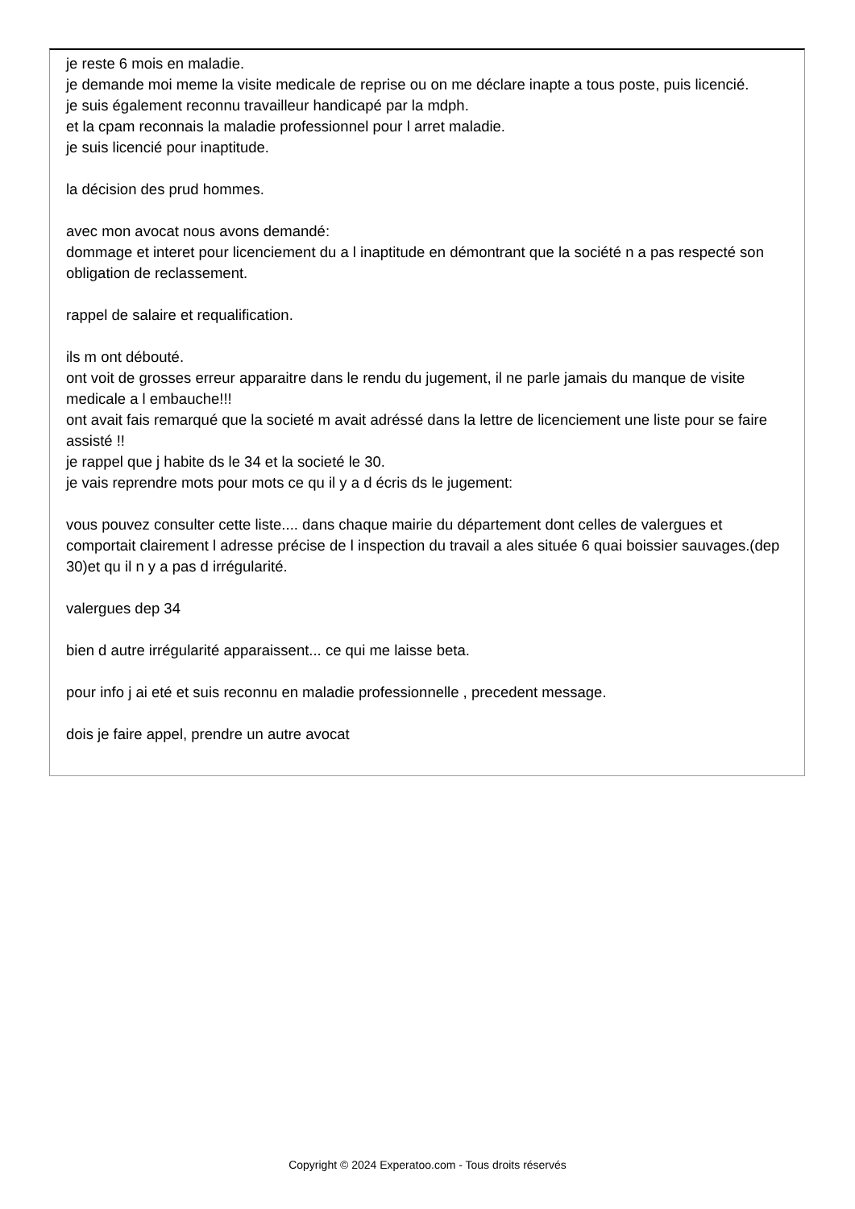je reste 6 mois en maladie.
je demande moi meme la visite medicale de reprise ou on me déclare inapte a tous poste, puis licencié.
je suis également reconnu travailleur handicapé par la mdph.
et la cpam reconnais la maladie professionnel pour l arret maladie.
je suis licencié pour inaptitude.
la décision des prud hommes.
avec mon avocat nous avons demandé:
dommage et interet pour licenciement du a l inaptitude en démontrant que la société n a pas respecté son obligation de reclassement.
rappel de salaire et requalification.
ils m ont débouté.
ont voit de grosses erreur apparaitre dans le rendu du jugement, il ne parle jamais du manque de visite medicale a l embauche!!!
ont avait fais remarqué que la societé m avait adréssé dans la lettre de licenciement une liste pour se faire assisté !!
je rappel que j habite ds le 34 et la societé le 30.
je vais reprendre mots pour mots ce qu il y a d écris ds le jugement:
vous pouvez consulter cette liste.... dans chaque mairie du département dont celles de valergues et comportait clairement l adresse précise de l inspection du travail a ales située 6 quai boissier sauvages.(dep 30)et qu il n y a pas d irrégularité.
valergues dep 34
bien d autre irrégularité apparaissent... ce qui me laisse beta.
pour info j ai eté et suis reconnu en maladie professionnelle , precedent message.
dois je faire appel, prendre un autre avocat
Copyright © 2024 Experatoo.com - Tous droits réservés